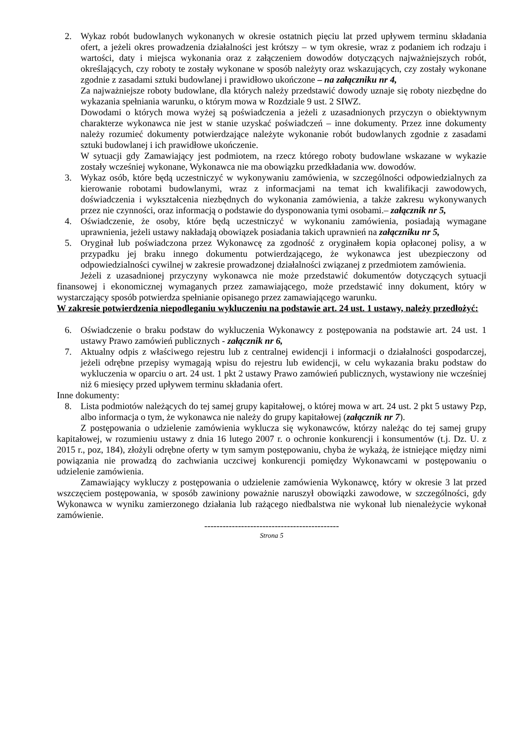2. Wykaz robót budowlanych wykonanych w okresie ostatnich pięciu lat przed upływem terminu składania ofert, a jeżeli okres prowadzenia działalności jest krótszy – w tym okresie, wraz z podaniem ich rodzaju i wartości, daty i miejsca wykonania oraz z załączeniem dowodów dotyczących najważniejszych robót, określających, czy roboty te zostały wykonane w sposób należyty oraz wskazujących, czy zostały wykonane zgodnie z zasadami sztuki budowlanej i prawidłowo ukończone – na załączniku nr 4,
Za najważniejsze roboty budowlane, dla których należy przedstawić dowody uznaje się roboty niezbędne do wykazania spełniania warunku, o którym mowa w Rozdziale 9 ust. 2 SIWZ.
Dowodami o których mowa wyżej są poświadczenia a jeżeli z uzasadnionych przyczyn o obiektywnym charakterze wykonawca nie jest w stanie uzyskać poświadczeń – inne dokumenty. Przez inne dokumenty należy rozumieć dokumenty potwierdzające należyte wykonanie robót budowlanych zgodnie z zasadami sztuki budowlanej i ich prawidłowe ukończenie.
W sytuacji gdy Zamawiający jest podmiotem, na rzecz którego roboty budowlane wskazane w wykazie zostały wcześniej wykonane, Wykonawca nie ma obowiązku przedkładania ww. dowodów.
3. Wykaz osób, które będą uczestniczyć w wykonywaniu zamówienia, w szczególności odpowiedzialnych za kierowanie robotami budowlanymi, wraz z informacjami na temat ich kwalifikacji zawodowych, doświadczenia i wykształcenia niezbędnych do wykonania zamówienia, a także zakresu wykonywanych przez nie czynności, oraz informacją o podstawie do dysponowania tymi osobami.– załącznik nr 5,
4. Oświadczenie, że osoby, które będą uczestniczyć w wykonaniu zamówienia, posiadają wymagane uprawnienia, jeżeli ustawy nakładają obowiązek posiadania takich uprawnień na załączniku nr 5,
5. Oryginał lub poświadczona przez Wykonawcę za zgodność z oryginałem kopia opłaconej polisy, a w przypadku jej braku innego dokumentu potwierdzającego, że wykonawca jest ubezpieczony od odpowiedzialności cywilnej w zakresie prowadzonej działalności związanej z przedmiotem zamówienia.
Jeżeli z uzasadnionej przyczyny wykonawca nie może przedstawić dokumentów dotyczących sytuacji finansowej i ekonomicznej wymaganych przez zamawiającego, może przedstawić inny dokument, który w wystarczający sposób potwierdza spełnianie opisanego przez zamawiającego warunku.
W zakresie potwierdzenia niepodleganiu wykluczeniu na podstawie art. 24 ust. 1 ustawy, należy przedłożyć:
6. Oświadczenie o braku podstaw do wykluczenia Wykonawcy z postępowania na podstawie art. 24 ust. 1 ustawy Prawo zamówień publicznych - załącznik nr 6,
7. Aktualny odpis z właściwego rejestru lub z centralnej ewidencji i informacji o działalności gospodarczej, jeżeli odrębne przepisy wymagają wpisu do rejestru lub ewidencji, w celu wykazania braku podstaw do wykluczenia w oparciu o art. 24 ust. 1 pkt 2 ustawy Prawo zamówień publicznych, wystawiony nie wcześniej niż 6 miesięcy przed upływem terminu składania ofert.
Inne dokumenty:
8. Lista podmiotów należących do tej samej grupy kapitałowej, o której mowa w art. 24 ust. 2 pkt 5 ustawy Pzp, albo informacja o tym, że wykonawca nie należy do grupy kapitałowej (załącznik nr 7).
Z postępowania o udzielenie zamówienia wyklucza się wykonawców, którzy należąc do tej samej grupy kapitałowej, w rozumieniu ustawy z dnia 16 lutego 2007 r. o ochronie konkurencji i konsumentów (t.j. Dz. U. z 2015 r., poz, 184), złożyli odrębne oferty w tym samym postępowaniu, chyba że wykażą, że istniejące między nimi powiązania nie prowadzą do zachwiania uczciwej konkurencji pomiędzy Wykonawcami w postępowaniu o udzielenie zamówienia.
Zamawiający wykluczy z postępowania o udzielenie zamówienia Wykonawcę, który w okresie 3 lat przed wszczęciem postępowania, w sposób zawiniony poważnie naruszył obowiązki zawodowe, w szczególności, gdy Wykonawca w wyniku zamierzonego działania lub rażącego niedbalstwa nie wykonał lub nienależycie wykonał zamówienie.
--------------------------------------------
Strona 5